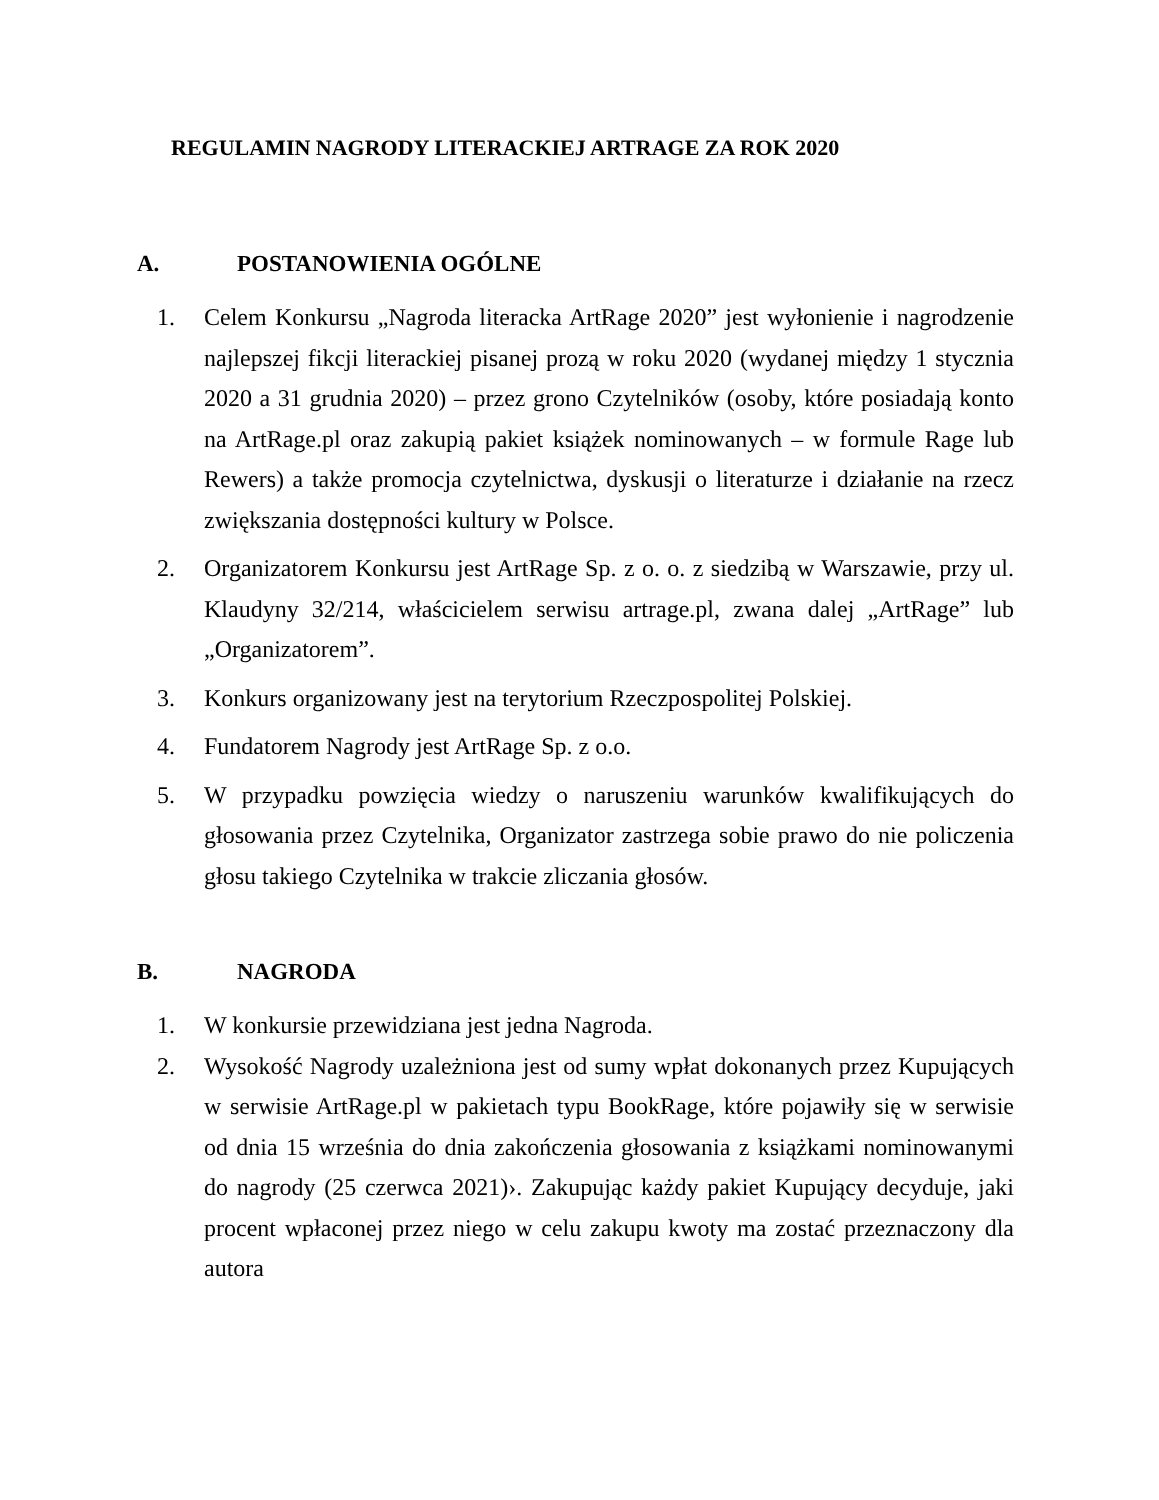REGULAMIN NAGRODY LITERACKIEJ ARTRAGE ZA ROK 2020
A. POSTANOWIENIA OGÓLNE
1. Celem Konkursu „Nagroda literacka ArtRage 2020” jest wyłonienie i nagrodzenie najlepszej fikcji literackiej pisanej prozą w roku 2020 (wydanej między 1 stycznia 2020 a 31 grudnia 2020) – przez grono Czytelników (osoby, które posiadają konto na ArtRage.pl oraz zakupią pakiet książek nominowanych – w formule Rage lub Rewers) a także promocja czytelnictwa, dyskusji o literaturze i działanie na rzecz zwiększania dostępności kultury w Polsce.
2. Organizatorem Konkursu jest ArtRage Sp. z o. o. z siedzibą w Warszawie, przy ul. Klaudyny 32/214, właścicielem serwisu artrage.pl, zwana dalej „ArtRage” lub „Organizatorem”.
3. Konkurs organizowany jest na terytorium Rzeczpospolitej Polskiej.
4. Fundatorem Nagrody jest ArtRage Sp. z o.o.
5. W przypadku powzięcia wiedzy o naruszeniu warunków kwalifikujących do głosowania przez Czytelnika, Organizator zastrzega sobie prawo do nie policzenia głosu takiego Czytelnika w trakcie zliczania głosów.
B. NAGRODA
1. W konkursie przewidziana jest jedna Nagroda.
2. Wysokość Nagrody uzależniona jest od sumy wpłat dokonanych przez Kupujących w serwisie ArtRage.pl w pakietach typu BookRage, które pojawiły się w serwisie od dnia 15 września do dnia zakończenia głosowania z książkami nominowanymi do nagrody (25 czerwca 2021)›. Zakupując każdy pakiet Kupujący decyduje, jaki procent wpłaconej przez niego w celu zakupu kwoty ma zostać przeznaczony dla autora